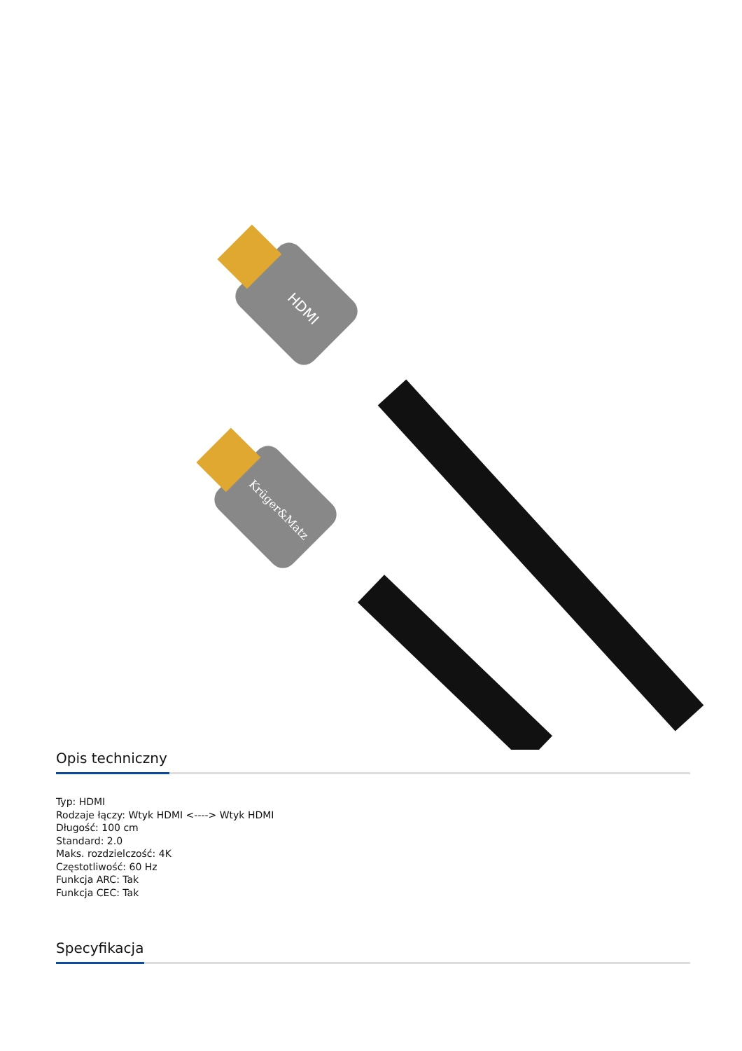HDMI
Krüger&Matz
Opis techniczny
Typ: HDMI
Rodzaje łączy: Wtyk HDMI <----> Wtyk HDMI
Długość: 100 cm
Standard: 2.0
Maks. rozdzielczość: 4K
Częstotliwość: 60 Hz
Funkcja ARC: Tak
Funkcja CEC: Tak
Specyfikacja